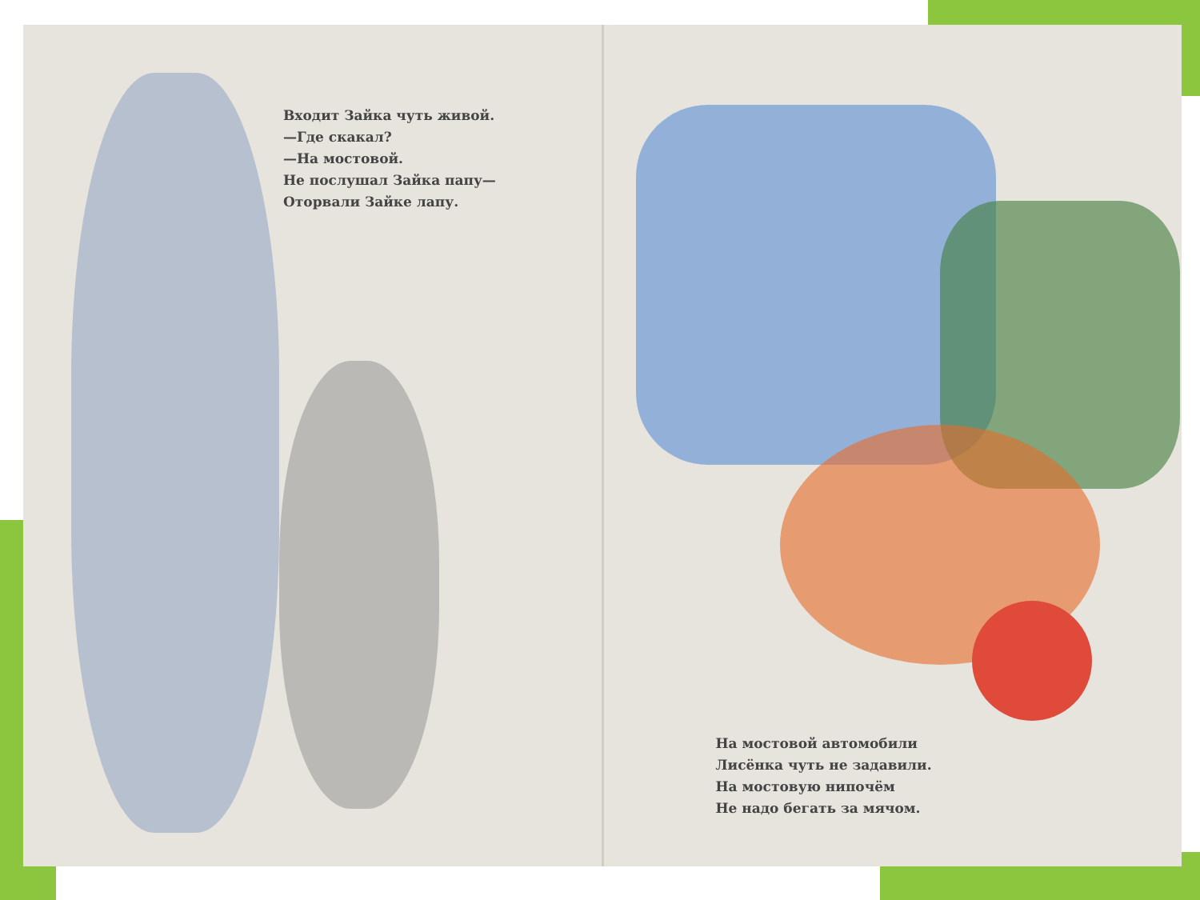Входит Зайка чуть живой.
—Где скакал?
—На мостовой.
Не послушал Зайка папу—
Оторвали Зайке лапу.
На мостовой автомобили
Лисёнка чуть не задавили.
На мостовую нипочём
Не надо бегать за мячом.